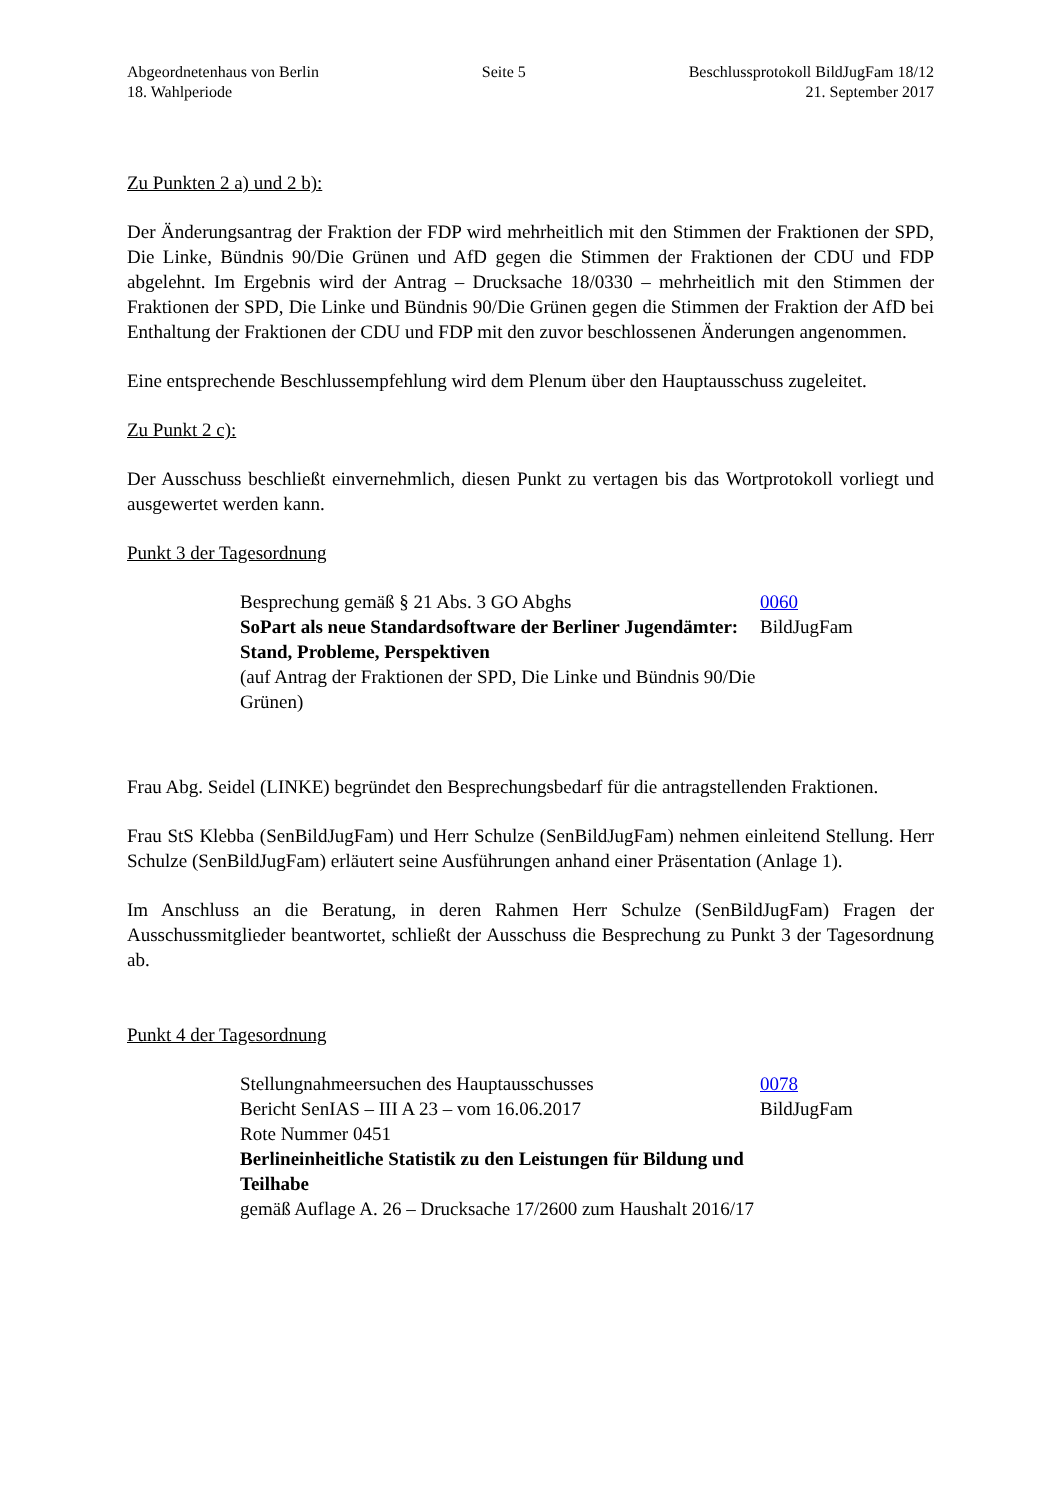Abgeordnetenhaus von Berlin
18. Wahlperiode
Seite 5 Beschlussprotokoll BildJugFam 18/12
21. September 2017
Zu Punkten 2 a) und 2 b):
Der Änderungsantrag der Fraktion der FDP wird mehrheitlich mit den Stimmen der Fraktionen der SPD, Die Linke, Bündnis 90/Die Grünen und AfD gegen die Stimmen der Fraktionen der CDU und FDP abgelehnt. Im Ergebnis wird der Antrag – Drucksache 18/0330 – mehrheitlich mit den Stimmen der Fraktionen der SPD, Die Linke und Bündnis 90/Die Grünen gegen die Stimmen der Fraktion der AfD bei Enthaltung der Fraktionen der CDU und FDP mit den zuvor beschlossenen Änderungen angenommen.
Eine entsprechende Beschlussempfehlung wird dem Plenum über den Hauptausschuss zugeleitet.
Zu Punkt 2 c):
Der Ausschuss beschließt einvernehmlich, diesen Punkt zu vertagen bis das Wortprotokoll vorliegt und ausgewertet werden kann.
Punkt 3 der Tagesordnung
Besprechung gemäß § 21 Abs. 3 GO Abghs
SoPart als neue Standardsoftware der Berliner Jugendämter: Stand, Probleme, Perspektiven
(auf Antrag der Fraktionen der SPD, Die Linke und Bündnis 90/Die Grünen)
0060
BildJugFam
Frau Abg. Seidel (LINKE) begründet den Besprechungsbedarf für die antragstellenden Fraktionen.
Frau StS Klebba (SenBildJugFam) und Herr Schulze (SenBildJugFam) nehmen einleitend Stellung. Herr Schulze (SenBildJugFam) erläutert seine Ausführungen anhand einer Präsentation (Anlage 1).
Im Anschluss an die Beratung, in deren Rahmen Herr Schulze (SenBildJugFam) Fragen der Ausschussmitglieder beantwortet, schließt der Ausschuss die Besprechung zu Punkt 3 der Tagesordnung ab.
Punkt 4 der Tagesordnung
Stellungnahmeersuchen des Hauptausschusses
Bericht SenIAS – III A 23 – vom 16.06.2017
Rote Nummer 0451
Berlineinheitliche Statistik zu den Leistungen für Bildung und Teilhabe
gemäß Auflage A. 26 – Drucksache 17/2600 zum Haushalt 2016/17
0078
BildJugFam